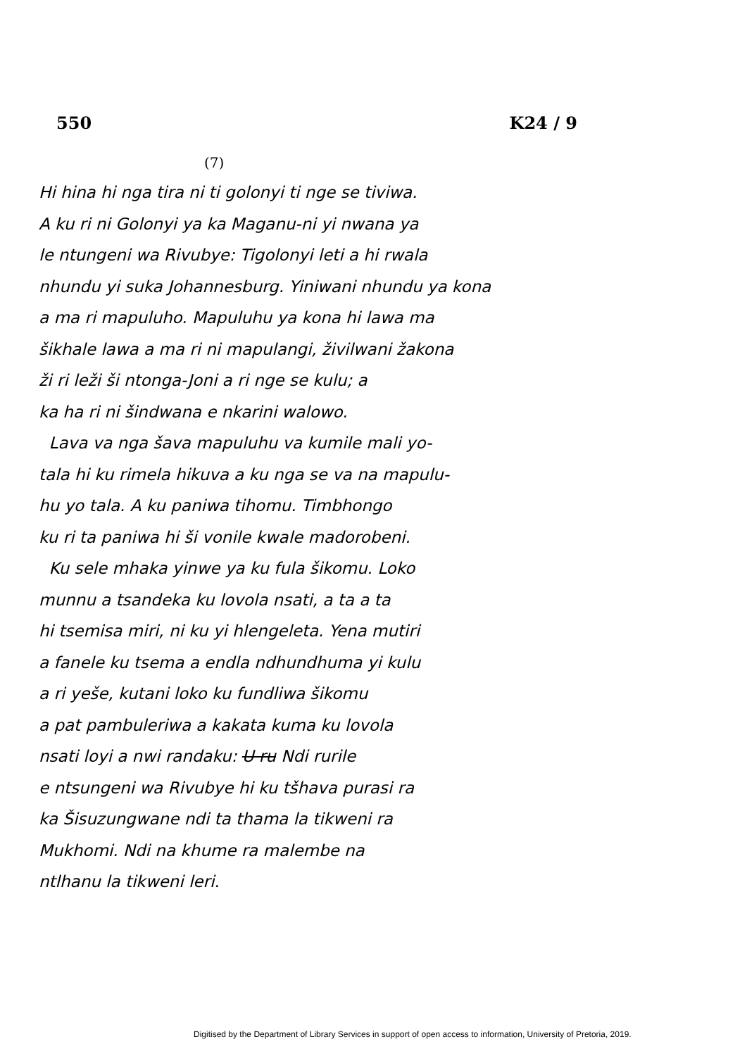550 K24 / 9
(7)
Hi hina hi nga tira ni ti golonyi ti nge se tiviwa.
A ku ri ni Golonyi ya ka Maganu-ni yi nwana ya
le ntungeni wa Rivubye: Tigolonyi leti a hi rwala
nhundu yi suka Johannesburg. Yiniwani nhundu ya kona
a ma ri mapuluho. Mapuluhu ya kona hi lawa ma
šikhale lawa a ma ri ni mapulangi, živilwani žakona
ži ri leži ši ntonga-Joni a ri nge se kulu; a
ka ha ri ni šindwana e nkarini walowo.
Lava va nga šava mapuluhu va kumile mali yo-
tala hi ku rimela hikuva a ku nga se va na mapulu-
hu yo tala. A ku paniwa tihomu. Timbhongo
ku ri ta paniwa hi ši vonile kwale madorobeni.
Ku sele mhaka yinwe ya ku fula šikomu. Loko
munnu a tsandeka ku lovola nsati, a ta a ta
hi tsemisa miri, ni ku yi hlengeleta. Yena mutiri
a fanele ku tsema a endla ndhundhuma yi kulu
a ri yeše, kutani loko ku fundliwa šikomu
a pat pambuleriwa a kakata kuma ku lovola
nsati loyi a nwi randaku: U ru Ndi rurile
e ntsungeni wa Rivubye hi ku tšhava purasi ra
ka Šisuzungwane ndi ta thama la tikweni ra
Mukhomi. Ndi na khume ra malembe na
ntlhanu la tikweni leri.
Digitised by the Department of Library Services in support of open access to information, University of Pretoria, 2019.